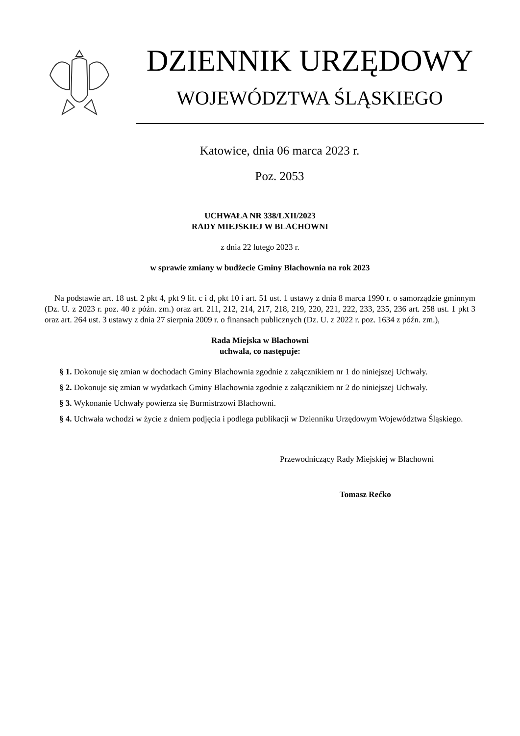DZIENNIK URZĘDOWY
WOJEWÓDZTWA ŚLĄSKIEGO
Katowice, dnia 06 marca 2023 r.
Poz. 2053
UCHWAŁA NR 338/LXII/2023
RADY MIEJSKIEJ W BLACHOWNI
z dnia 22 lutego 2023 r.
w sprawie zmiany w budżecie Gminy Blachownia na rok 2023
Na podstawie art. 18 ust. 2 pkt 4, pkt 9 lit. c i d, pkt 10 i art. 51 ust. 1 ustawy z dnia 8 marca 1990 r. o samorządzie gminnym (Dz. U. z 2023 r. poz. 40 z późn. zm.) oraz art. 211, 212, 214, 217, 218, 219, 220, 221, 222, 233, 235, 236 art. 258 ust. 1 pkt 3 oraz art. 264 ust. 3 ustawy z dnia 27 sierpnia 2009 r. o finansach publicznych (Dz. U. z 2022 r. poz. 1634 z późn. zm.),
Rada Miejska w Blachowni
uchwala, co następuje:
§ 1. Dokonuje się zmian w dochodach Gminy Blachownia zgodnie z załącznikiem nr 1 do niniejszej Uchwały.
§ 2. Dokonuje się zmian w wydatkach Gminy Blachownia zgodnie z załącznikiem nr 2 do niniejszej Uchwały.
§ 3. Wykonanie Uchwały powierza się Burmistrzowi Blachowni.
§ 4. Uchwała wchodzi w życie z dniem podjęcia i podlega publikacji w Dzienniku Urzędowym Województwa Śląskiego.
Przewodniczący Rady Miejskiej w Blachowni
Tomasz Rećko